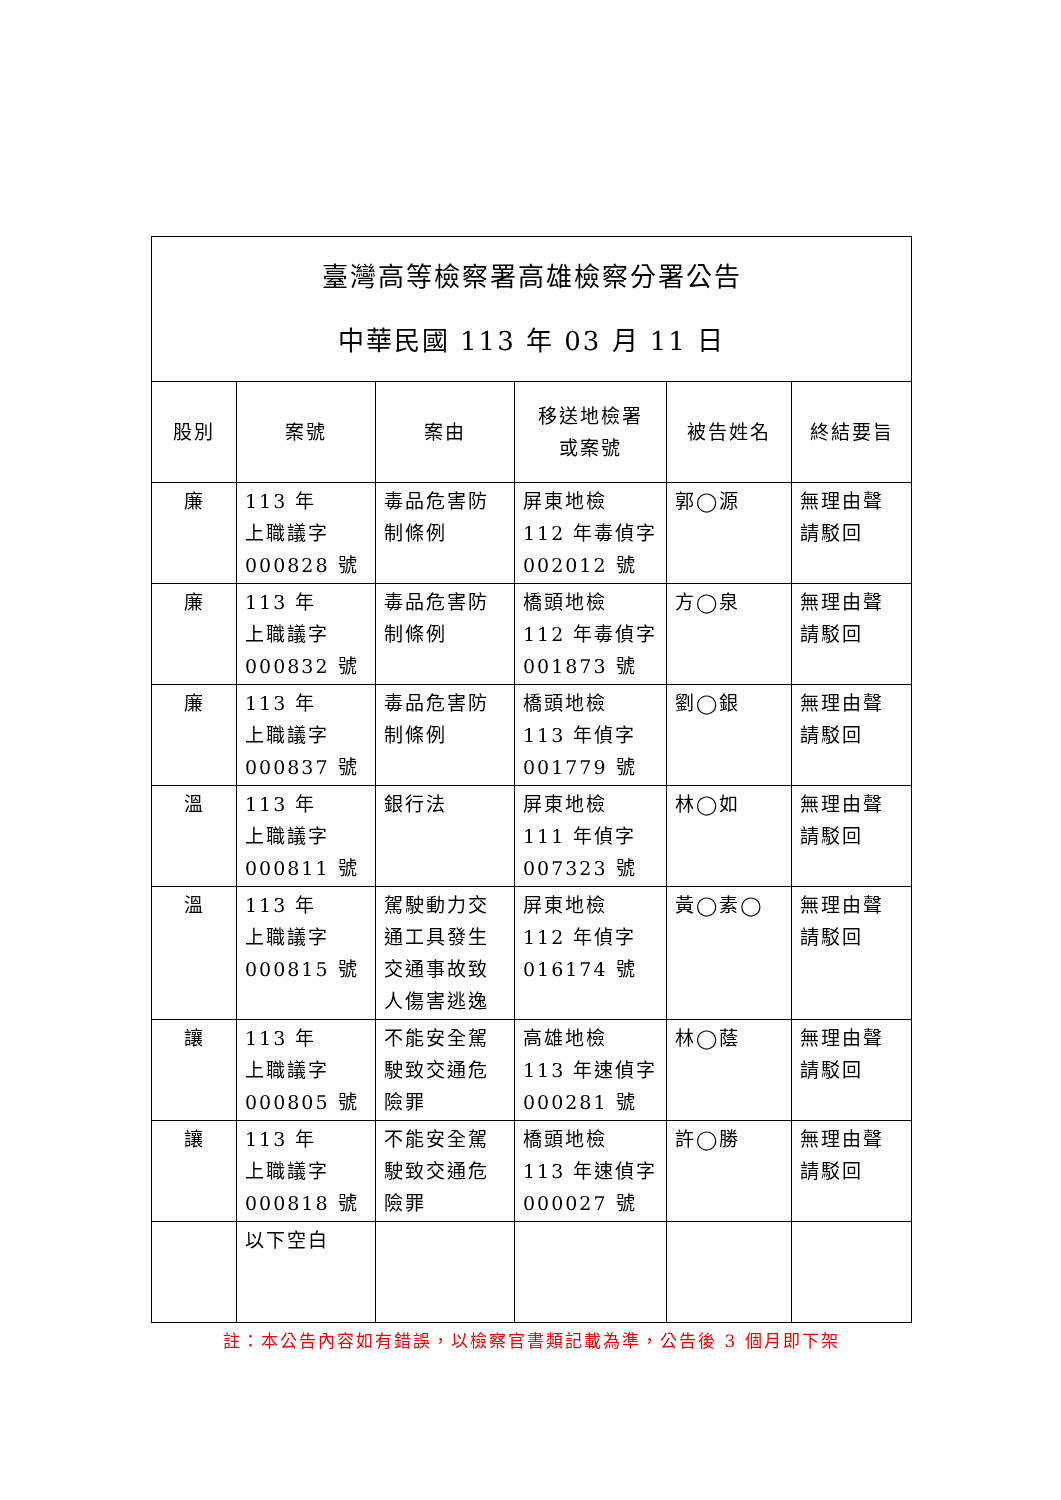| 臺灣高等檢察署高雄檢察分署公告 中華民國 113 年 03 月 11 日 | | | | | |
| 股別 | 案號 | 案由 | 移送地檢署 或案號 | 被告姓名 | 終結要旨 |
| 廉 | 113 年 上職議字 000828 號 | 毒品危害防制條例 | 屏東地檢 112 年毒偵字 002012 號 | 郭◯源 | 無理由聲請駁回 |
| 廉 | 113 年 上職議字 000832 號 | 毒品危害防制條例 | 橋頭地檢 112 年毒偵字 001873 號 | 方◯泉 | 無理由聲請駁回 |
| 廉 | 113 年 上職議字 000837 號 | 毒品危害防制條例 | 橋頭地檢 113 年偵字 001779 號 | 劉◯銀 | 無理由聲請駁回 |
| 溫 | 113 年 上職議字 000811 號 | 銀行法 | 屏東地檢 111 年偵字 007323 號 | 林◯如 | 無理由聲請駁回 |
| 溫 | 113 年 上職議字 000815 號 | 駕駛動力交通工具發生交通事故致人傷害逃逸 | 屏東地檢 112 年偵字 016174 號 | 黃◯素◯ | 無理由聲請駁回 |
| 讓 | 113 年 上職議字 000805 號 | 不能安全駕駛致交通危險罪 | 高雄地檢 113 年速偵字 000281 號 | 林◯蔭 | 無理由聲請駁回 |
| 讓 | 113 年 上職議字 000818 號 | 不能安全駕駛致交通危險罪 | 橋頭地檢 113 年速偵字 000027 號 | 許◯勝 | 無理由聲請駁回 |
| | 以下空白 | | | | |
註：本公告內容如有錯誤，以檢察官書類記載為準，公告後 3 個月即下架